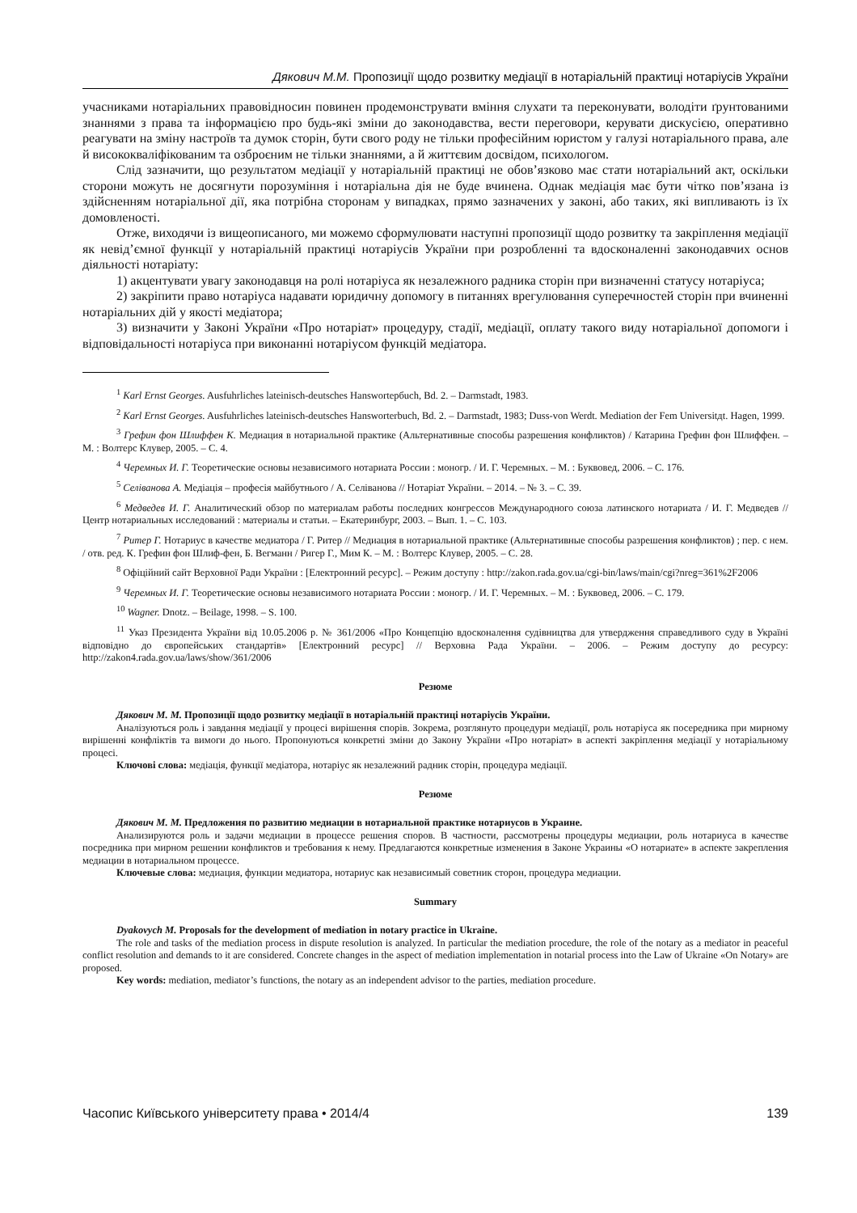Дякович М.М. Пропозиції щодо розвитку медіації в нотаріальній практиці нотаріусів України
учасниками нотаріальних правовідносин повинен продемонструвати вміння слухати та переконувати, володіти ґрунтованими знаннями з права та інформацією про будь-які зміни до законодавства, вести переговори, керувати дискусією, оперативно реагувати на зміну настроїв та думок сторін, бути свого роду не тільки професійним юристом у галузі нотаріального права, але й висококваліфікованим та озброєним не тільки знаннями, а й життєвим досвідом, психологом.
Слід зазначити, що результатом медіації у нотаріальній практиці не обов’язково має стати нотаріальний акт, оскільки сторони можуть не досягнути порозуміння і нотаріальна дія не буде вчинена. Однак медіація має бути чітко пов’язана із здійсненням нотаріальної дії, яка потрібна сторонам у випадках, прямо зазначених у законі, або таких, які випливають із їх домовленості.
Отже, виходячи із вищеописаного, ми можемо сформулювати наступні пропозиції щодо розвитку та закріплення медіації як невід’ємної функції у нотаріальній практиці нотаріусів України при розробленні та вдосконаленні законодавчих основ діяльності нотаріату:
1) акцентувати увагу законодавця на ролі нотаріуса як незалежного радника сторін при визначенні статусу нотаріуса;
2) закріпити право нотаріуса надавати юридичну допомогу в питаннях врегулювання суперечностей сторін при вчиненні нотаріальних дій у якості медіатора;
3) визначити у Законі України «Про нотаріат» процедуру, стадії, медіації, оплату такого виду нотаріальної допомоги і відповідальності нотаріуса при виконанні нотаріусом функцій медіатора.
<sup>1</sup> Karl Ernst Georges. Ausfuhrliches lateinisch-deutsches Hanswortербuch, Bd. 2. – Darmstadt, 1983.
<sup>2</sup> Karl Ernst Georges. Ausfuhrliches lateinisch-deutsches Hansworterbuch, Bd. 2. – Darmstadt, 1983; Duss-von Werdt. Mediation der Fem Universitдt. Hagen, 1999.
<sup>3</sup> Грефин фон Шлиффен К. Медиация в нотариальной практике (Альтернативные способы разрешения конфликтов) / Катарина Грефин фон Шлиффен. – М. : Волтерс Клувер, 2005. – С. 4.
<sup>4</sup> Черемных И. Г. Теоретические основы независимого нотариата России : моногр. / И. Г. Черемных. – М. : Буквовед, 2006. – С. 176.
<sup>5</sup> Селіванова А. Медіація – професія майбутнього / А. Селіванова // Нотаріат України. – 2014. – № 3. – С. 39.
<sup>6</sup> Медведев И. Г. Аналитический обзор по материалам работы последних конгрессов Международного союза латинского нотариата / И. Г. Медведев // Центр нотариальных исследований : материалы и статьи. – Екатеринбург, 2003. – Вып. 1. – С. 103.
<sup>7</sup> Ритер Г. Нотариус в качестве медиатора / Г. Ритер // Медиация в нотариальной практике (Альтернативные способы разрешения конфликтов) ; пер. с нем. / отв. ред. К. Грефин фон Шлиф-фен, Б. Вегманн / Ригер Г., Мим К. – М. : Волтерс Клувер, 2005. – С. 28.
<sup>8</sup> Офіційний сайт Верховної Ради України : [Електронний ресурс]. – Режим доступу : http://zakon.rada.gov.ua/cgi-bin/laws/main/cgi?nreg=361%2F2006
<sup>9</sup> Черемных И. Г. Теоретические основы независимого нотариата России : моногр. / И. Г. Черемных. – М. : Буквовед, 2006. – С. 179.
<sup>10</sup> Wagner. Dnotz. – Beilage, 1998. – S. 100.
<sup>11</sup> Указ Президента України від 10.05.2006 р. № 361/2006 «Про Концепцію вдосконалення судівництва для утвердження справедливого суду в Україні відповідно до європейських стандартів» [Електронний ресурс] // Верховна Рада України. – 2006. – Режим доступу до ресурсу: http://zakon4.rada.gov.ua/laws/show/361/2006
Резюме
Дякович М. М. Пропозиції щодо розвитку медіації в нотаріальній практиці нотаріусів України.
Аналізуються роль і завдання медіації у процесі вирішення спорів. Зокрема, розглянуто процедури медіації, роль нотаріуса як посередника при мирному вирішенні конфліктів та вимоги до нього. Пропонуються конкретні зміни до Закону України «Про нотаріат» в аспекті закріплення медіації у нотаріальному процесі.
Ключові слова: медіація, функції медіатора, нотаріус як незалежний радник сторін, процедура медіації.
Резюме
Дякович М. М. Предложения по развитию медиации в нотариальной практике нотариусов в Украине.
Анализируются роль и задачи медиации в процессе решения споров. В частности, рассмотрены процедуры медиации, роль нотариуса в качестве посредника при мирном решении конфликтов и требования к нему. Предлагаются конкретные изменения в Законе Украины «О нотариате» в аспекте закрепления медиации в нотариальном процессе.
Ключевые слова: медиация, функции медиатора, нотариус как независимый советник сторон, процедура медиации.
Summary
Dyakovych M. Proposals for the development of mediation in notary practice in Ukraine.
The role and tasks of the mediation process in dispute resolution is analyzed. In particular the mediation procedure, the role of the notary as a mediator in peaceful conflict resolution and demands to it are considered. Concrete changes in the aspect of mediation implementation in notarial process into the Law of Ukraine «On Notary» are proposed.
Key words: mediation, mediator’s functions, the notary as an independent advisor to the parties, mediation procedure.
Часопис Київського університету права • 2014/4 139